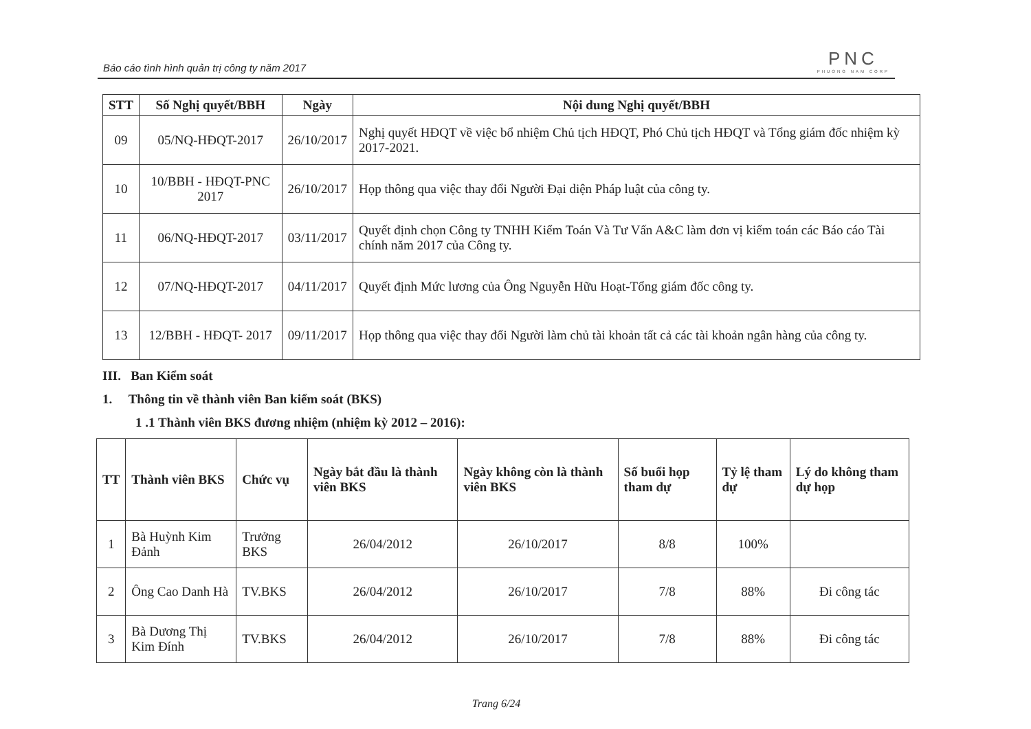Báo cáo tình hình quản trị công ty năm 2017
PNC
PHUONG NAM CORP
| STT | Số Nghị quyết/BBH | Ngày | Nội dung Nghị quyết/BBH |
| --- | --- | --- | --- |
| 09 | 05/NQ-HĐQT-2017 | 26/10/2017 | Nghị quyết HĐQT về việc bổ nhiệm Chủ tịch HĐQT, Phó Chủ tịch HĐQT và Tổng giám đốc nhiệm kỳ 2017-2021. |
| 10 | 10/BBH - HĐQT-PNC 2017 | 26/10/2017 | Họp thông qua việc thay đổi Người Đại diện Pháp luật của công ty. |
| 11 | 06/NQ-HĐQT-2017 | 03/11/2017 | Quyết định chọn Công ty TNHH Kiểm Toán Và Tư Vấn A&C làm đơn vị kiểm toán các Báo cáo Tài chính năm 2017 của Công ty. |
| 12 | 07/NQ-HĐQT-2017 | 04/11/2017 | Quyết định Mức lương của Ông Nguyễn Hữu Hoạt-Tổng giám đốc công ty. |
| 13 | 12/BBH - HĐQT- 2017 | 09/11/2017 | Họp thông qua việc thay đổi Người làm chủ tài khoản tất cả các tài khoản ngân hàng của công ty. |
III. Ban Kiểm soát
1. Thông tin về thành viên Ban kiểm soát (BKS)
1 .1 Thành viên BKS đương nhiệm (nhiệm kỳ 2012 – 2016):
| TT | Thành viên BKS | Chức vụ | Ngày bắt đầu là thành viên BKS | Ngày không còn là thành viên BKS | Số buổi họp tham dự | Tỷ lệ tham dự | Lý do không tham dự họp |
| --- | --- | --- | --- | --- | --- | --- | --- |
| 1 | Bà Huỳnh Kim Đảnh | Trưởng BKS | 26/04/2012 | 26/10/2017 | 8/8 | 100% | |
| 2 | Ông Cao Danh Hà | TV.BKS | 26/04/2012 | 26/10/2017 | 7/8 | 88% | Đi công tác |
| 3 | Bà Dương Thị Kim Đính | TV.BKS | 26/04/2012 | 26/10/2017 | 7/8 | 88% | Đi công tác |
Trang 6/24